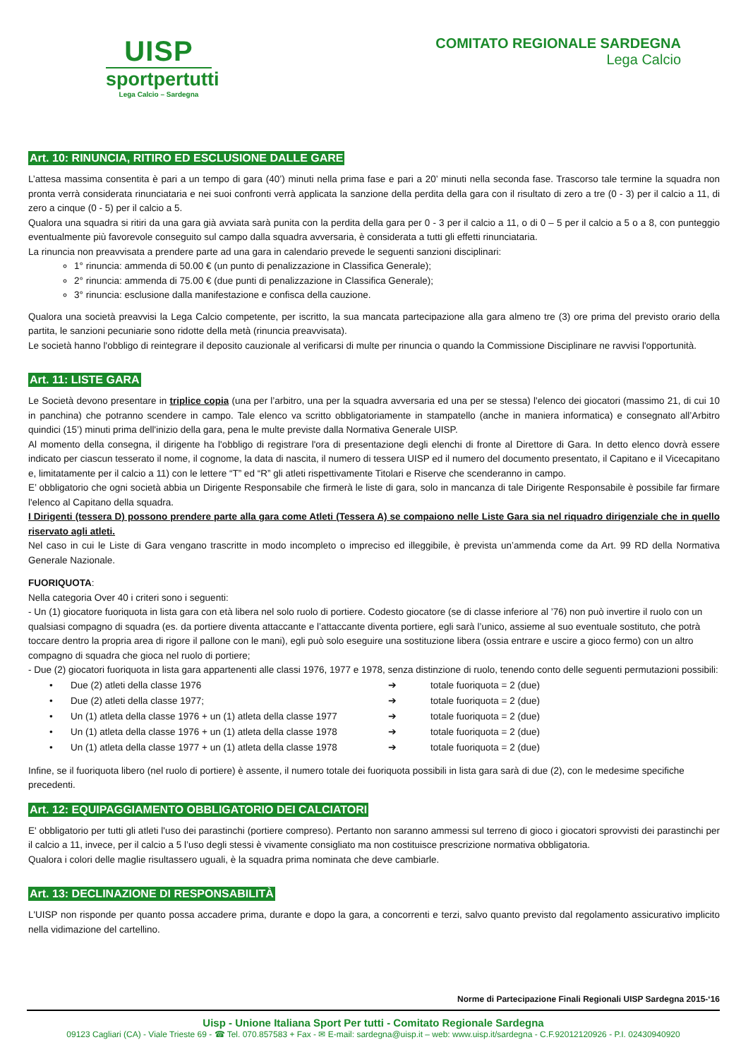UISP
sportpertutti
Lega Calcio – Sardegna
COMITATO REGIONALE SARDEGNA
Lega Calcio
Art. 10: RINUNCIA, RITIRO ED ESCLUSIONE DALLE GARE
L’attesa massima consentita è pari a un tempo di gara (40’) minuti nella prima fase e pari a 20’ minuti nella seconda fase. Trascorso tale termine la squadra non pronta verrà considerata rinunciataria e nei suoi confronti verrà applicata la sanzione della perdita della gara con il risultato di zero a tre (0 - 3) per il calcio a 11, di zero a cinque (0 - 5) per il calcio a 5.
Qualora una squadra si ritiri da una gara già avviata sarà punita con la perdita della gara per 0 - 3 per il calcio a 11, o di 0 – 5 per il calcio a 5 o a 8, con punteggio eventualmente più favorevole conseguito sul campo dalla squadra avversaria, è considerata a tutti gli effetti rinunciataria.
La rinuncia non preavvisata a prendere parte ad una gara in calendario prevede le seguenti sanzioni disciplinari:
1° rinuncia: ammenda di 50.00 € (un punto di penalizzazione in Classifica Generale);
2° rinuncia: ammenda di 75.00 € (due punti di penalizzazione in Classifica Generale);
3° rinuncia: esclusione dalla manifestazione e confisca della cauzione.
Qualora una società preavvisi la Lega Calcio competente, per iscritto, la sua mancata partecipazione alla gara almeno tre (3) ore prima del previsto orario della partita, le sanzioni pecuniarie sono ridotte della metà (rinuncia preavvisata).
Le società hanno l'obbligo di reintegrare il deposito cauzionale al verificarsi di multe per rinuncia o quando la Commissione Disciplinare ne ravvisi l'opportunità.
Art. 11: LISTE GARA
Le Società devono presentare in triplice copia (una per l’arbitro, una per la squadra avversaria ed una per se stessa) l'elenco dei giocatori (massimo 21, di cui 10 in panchina) che potranno scendere in campo. Tale elenco va scritto obbligatoriamente in stampatello (anche in maniera informatica) e consegnato all’Arbitro quindici (15’) minuti prima dell'inizio della gara, pena le multe previste dalla Normativa Generale UISP.
Al momento della consegna, il dirigente ha l'obbligo di registrare l'ora di presentazione degli elenchi di fronte al Direttore di Gara. In detto elenco dovrà essere indicato per ciascun tesserato il nome, il cognome, la data di nascita, il numero di tessera UISP ed il numero del documento presentato, il Capitano e il Vicecapitano e, limitatamente per il calcio a 11) con le lettere “T” ed “R” gli atleti rispettivamente Titolari e Riserve che scenderanno in campo.
E’ obbligatorio che ogni società abbia un Dirigente Responsabile che firmerà le liste di gara, solo in mancanza di tale Dirigente Responsabile è possibile far firmare l'elenco al Capitano della squadra.
I Dirigenti (tessera D) possono prendere parte alla gara come Atleti (Tessera A) se compaiono nelle Liste Gara sia nel riquadro dirigenziale che in quello riservato agli atleti.
Nel caso in cui le Liste di Gara vengano trascritte in modo incompleto o impreciso ed illeggibile, è prevista un’ammenda come da Art. 99 RD della Normativa Generale Nazionale.
FUORIQUOTA:
Nella categoria Over 40 i criteri sono i seguenti:
- Un (1) giocatore fuoriquota in lista gara con età libera nel solo ruolo di portiere. Codesto giocatore (se di classe inferiore al ’76) non può invertire il ruolo con un qualsiasi compagno di squadra (es. da portiere diventa attaccante e l’attaccante diventa portiere, egli sarà l’unico, assieme al suo eventuale sostituto, che potrà toccare dentro la propria area di rigore il pallone con le mani), egli può solo eseguire una sostituzione libera (ossia entrare e uscire a gioco fermo) con un altro compagno di squadra che gioca nel ruolo di portiere;
- Due (2) giocatori fuoriquota in lista gara appartenenti alle classi 1976, 1977 e 1978, senza distinzione di ruolo, tenendo conto delle seguenti permutazioni possibili:
| • | Due (2) atleti della classe 1976 | ➔ | totale fuoriquota = 2 (due) |
| • | Due (2) atleti della classe 1977; | ➔ | totale fuoriquota = 2 (due) |
| • | Un (1) atleta della classe 1976 + un (1) atleta della classe 1977 | ➔ | totale fuoriquota = 2 (due) |
| • | Un (1) atleta della classe 1976 + un (1) atleta della classe 1978 | ➔ | totale fuoriquota = 2 (due) |
| • | Un (1) atleta della classe 1977 + un (1) atleta della classe 1978 | ➔ | totale fuoriquota = 2 (due) |
Infine, se il fuoriquota libero (nel ruolo di portiere) è assente, il numero totale dei fuoriquota possibili in lista gara sarà di due (2), con le medesime specifiche precedenti.
Art. 12: EQUIPAGGIAMENTO OBBLIGATORIO DEI CALCIATORI
E' obbligatorio per tutti gli atleti l'uso dei parastinchi (portiere compreso). Pertanto non saranno ammessi sul terreno di gioco i giocatori sprovvisti dei parastinchi per il calcio a 11, invece, per il calcio a 5 l’uso degli stessi è vivamente consigliato ma non costituisce prescrizione normativa obbligatoria.
Qualora i colori delle maglie risultassero uguali, è la squadra prima nominata che deve cambiarle.
Art. 13: DECLINAZIONE DI RESPONSABILITÀ
L'UISP non risponde per quanto possa accadere prima, durante e dopo la gara, a concorrenti e terzi, salvo quanto previsto dal regolamento assicurativo implicito nella vidimazione del cartellino.
Norme di Partecipazione Finali Regionali UISP Sardegna 2015-‘16
Uisp - Unione Italiana Sport Per tutti - Comitato Regionale Sardegna
09123 Cagliari (CA) - Viale Trieste 69 - ☎ Tel. 070.857583 + Fax - ✉ E-mail: sardegna@uisp.it – web: www.uisp.it/sardegna - C.F.92012120926 - P.I. 02430940920